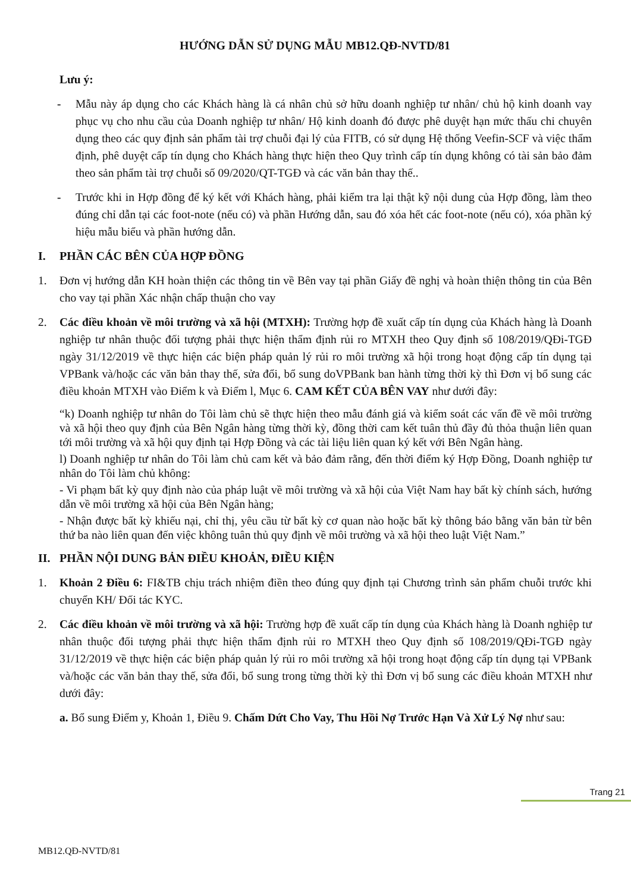HƯỚNG DẪN SỬ DỤNG MẪU MB12.QĐ-NVTD/81
Lưu ý:
- Mẫu này áp dụng cho các Khách hàng là cá nhân chủ sở hữu doanh nghiệp tư nhân/ chủ hộ kinh doanh vay phục vụ cho nhu cầu của Doanh nghiệp tư nhân/ Hộ kinh doanh đó được phê duyệt hạn mức thấu chi chuyên dụng theo các quy định sản phẩm tài trợ chuỗi đại lý của FITB, có sử dụng Hệ thống Veefin-SCF và việc thẩm định, phê duyệt cấp tín dụng cho Khách hàng thực hiện theo Quy trình cấp tín dụng không có tài sản bảo đảm theo sản phẩm tài trợ chuỗi số 09/2020/QT-TGĐ và các văn bản thay thế..
- Trước khi in Hợp đồng để ký kết với Khách hàng, phải kiểm tra lại thật kỹ nội dung của Hợp đồng, làm theo đúng chỉ dẫn tại các foot-note (nếu có) và phần Hướng dẫn, sau đó xóa hết các foot-note (nếu có), xóa phần ký hiệu mẫu biểu và phần hướng dẫn.
I. PHẦN CÁC BÊN CỦA HỢP ĐỒNG
1. Đơn vị hướng dẫn KH hoàn thiện các thông tin về Bên vay tại phần Giấy đề nghị và hoàn thiện thông tin của Bên cho vay tại phần Xác nhận chấp thuận cho vay
2. Các điều khoản về môi trường và xã hội (MTXH): Trường hợp đề xuất cấp tín dụng của Khách hàng là Doanh nghiệp tư nhân thuộc đối tượng phải thực hiện thẩm định rủi ro MTXH theo Quy định số 108/2019/QĐi-TGĐ ngày 31/12/2019 về thực hiện các biện pháp quản lý rủi ro môi trường xã hội trong hoạt động cấp tín dụng tại VPBank và/hoặc các văn bản thay thế, sửa đổi, bổ sung doVPBank ban hành từng thời kỳ thì Đơn vị bổ sung các điều khoản MTXH vào Điểm k và Điểm l, Mục 6. CAM KẾT CỦA BÊN VAY như dưới đây:
“k) Doanh nghiệp tư nhân do Tôi làm chủ sẽ thực hiện theo mẫu đánh giá và kiểm soát các vấn đề về môi trường và xã hội theo quy định của Bên Ngân hàng từng thời kỳ, đồng thời cam kết tuân thủ đầy đủ thỏa thuận liên quan tới môi trường và xã hội quy định tại Hợp Đồng và các tài liệu liên quan ký kết với Bên Ngân hàng.
l) Doanh nghiệp tư nhân do Tôi làm chủ cam kết và bảo đảm rằng, đến thời điểm ký Hợp Đồng, Doanh nghiệp tư nhân do Tôi làm chủ không:
- Vi phạm bất kỳ quy định nào của pháp luật về môi trường và xã hội của Việt Nam hay bất kỳ chính sách, hướng dẫn về môi trường xã hội của Bên Ngân hàng;
- Nhận được bất kỳ khiếu nại, chỉ thị, yêu cầu từ bất kỳ cơ quan nào hoặc bất kỳ thông báo bằng văn bản từ bên thứ ba nào liên quan đến việc không tuân thủ quy định về môi trường và xã hội theo luật Việt Nam.”
II. PHẦN NỘI DUNG BẢN ĐIỀU KHOẢN, ĐIỀU KIỆN
1. Khoản 2 Điều 6: FI&TB chịu trách nhiệm điền theo đúng quy định tại Chương trình sản phẩm chuỗi trước khi chuyển KH/ Đối tác KYC.
2. Các điều khoản về môi trường và xã hội: Trường hợp đề xuất cấp tín dụng của Khách hàng là Doanh nghiệp tư nhân thuộc đối tượng phải thực hiện thẩm định rủi ro MTXH theo Quy định số 108/2019/QĐi-TGĐ ngày 31/12/2019 về thực hiện các biện pháp quản lý rủi ro môi trường xã hội trong hoạt động cấp tín dụng tại VPBank và/hoặc các văn bản thay thế, sửa đổi, bổ sung trong từng thời kỳ thì Đơn vị bổ sung các điều khoản MTXH như dưới đây:
a. Bổ sung Điểm y, Khoản 1, Điều 9. Chấm Dứt Cho Vay, Thu Hồi Nợ Trước Hạn Và Xử Lý Nợ như sau:
Trang 21
MB12.QĐ-NVTD/81